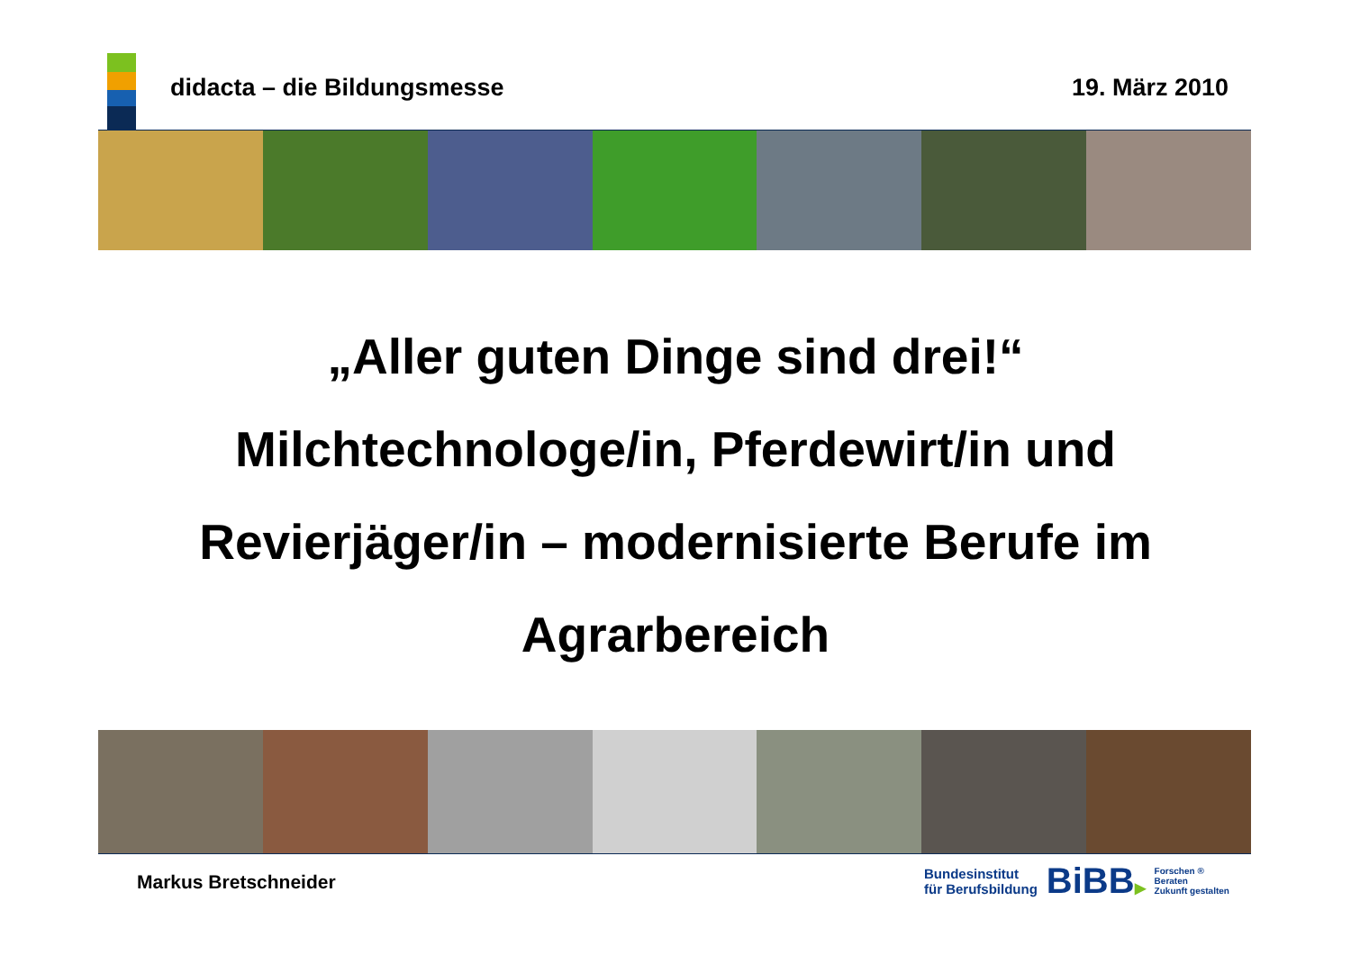didacta – die Bildungsmesse 19. März 2010
„Aller guten Dinge sind drei!“
Milchtechnologe/in, Pferdewirt/in und
Revierjäger/in – modernisierte Berufe im
Agrarbereich
Markus Bretschneider
Bundesinstitut
für Berufsbildung
BiBB▶
Forschen ®
Beraten
Zukunft gestalten